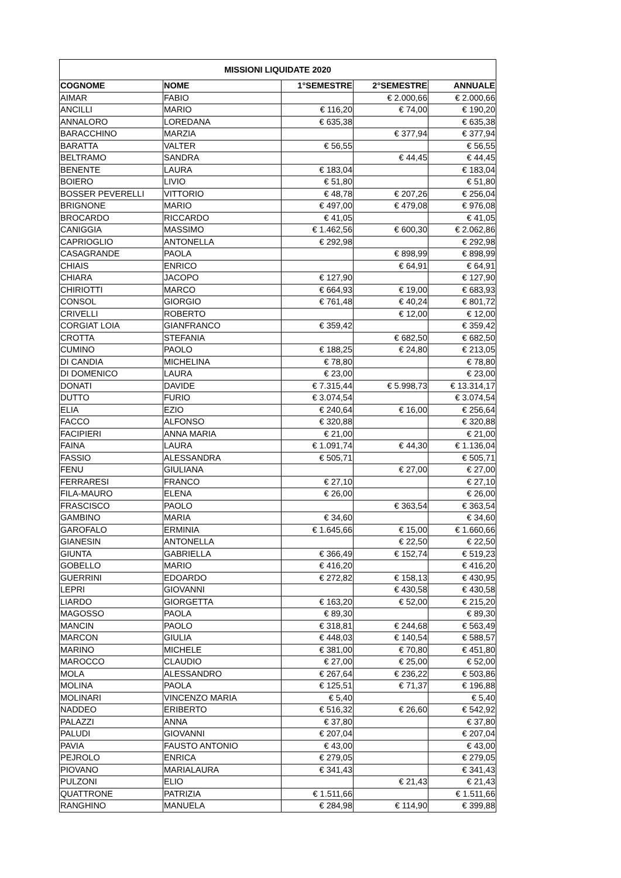| MISSIONI LIQUIDATE 2020 | | | | |
| --- | --- | --- | --- | --- |
| COGNOME | NOME | 1°SEMESTRE | 2°SEMESTRE | ANNUALE |
| AIMAR | FABIO | | € 2.000,66 | € 2.000,66 |
| ANCILLI | MARIO | € 116,20 | € 74,00 | € 190,20 |
| ANNALORO | LOREDANA | € 635,38 | | € 635,38 |
| BARACCHINO | MARZIA | | € 377,94 | € 377,94 |
| BARATTA | VALTER | € 56,55 | | € 56,55 |
| BELTRAMO | SANDRA | | € 44,45 | € 44,45 |
| BENENTE | LAURA | € 183,04 | | € 183,04 |
| BOIERO | LIVIO | € 51,80 | | € 51,80 |
| BOSSER PEVERELLI | VITTORIO | € 48,78 | € 207,26 | € 256,04 |
| BRIGNONE | MARIO | € 497,00 | € 479,08 | € 976,08 |
| BROCARDO | RICCARDO | € 41,05 | | € 41,05 |
| CANIGGIA | MASSIMO | € 1.462,56 | € 600,30 | € 2.062,86 |
| CAPRIOGLIO | ANTONELLA | € 292,98 | | € 292,98 |
| CASAGRANDE | PAOLA | | € 898,99 | € 898,99 |
| CHIAIS | ENRICO | | € 64,91 | € 64,91 |
| CHIARA | JACOPO | € 127,90 | | € 127,90 |
| CHIRIOTTI | MARCO | € 664,93 | € 19,00 | € 683,93 |
| CONSOL | GIORGIO | € 761,48 | € 40,24 | € 801,72 |
| CRIVELLI | ROBERTO | | € 12,00 | € 12,00 |
| CORGIAT LOIA | GIANFRANCO | € 359,42 | | € 359,42 |
| CROTTA | STEFANIA | | € 682,50 | € 682,50 |
| CUMINO | PAOLO | € 188,25 | € 24,80 | € 213,05 |
| DI CANDIA | MICHELINA | € 78,80 | | € 78,80 |
| DI DOMENICO | LAURA | € 23,00 | | € 23,00 |
| DONATI | DAVIDE | € 7.315,44 | € 5.998,73 | € 13.314,17 |
| DUTTO | FURIO | € 3.074,54 | | € 3.074,54 |
| ELIA | EZIO | € 240,64 | € 16,00 | € 256,64 |
| FACCO | ALFONSO | € 320,88 | | € 320,88 |
| FACIPIERI | ANNA MARIA | € 21,00 | | € 21,00 |
| FAINA | LAURA | € 1.091,74 | € 44,30 | € 1.136,04 |
| FASSIO | ALESSANDRA | € 505,71 | | € 505,71 |
| FENU | GIULIANA | | € 27,00 | € 27,00 |
| FERRARESI | FRANCO | € 27,10 | | € 27,10 |
| FILA-MAURO | ELENA | € 26,00 | | € 26,00 |
| FRASCISCO | PAOLO | | € 363,54 | € 363,54 |
| GAMBINO | MARIA | € 34,60 | | € 34,60 |
| GAROFALO | ERMINIA | € 1.645,66 | € 15,00 | € 1.660,66 |
| GIANESIN | ANTONELLA | | € 22,50 | € 22,50 |
| GIUNTA | GABRIELLA | € 366,49 | € 152,74 | € 519,23 |
| GOBELLO | MARIO | € 416,20 | | € 416,20 |
| GUERRINI | EDOARDO | € 272,82 | € 158,13 | € 430,95 |
| LEPRI | GIOVANNI | | € 430,58 | € 430,58 |
| LIARDO | GIORGETTA | € 163,20 | € 52,00 | € 215,20 |
| MAGOSSO | PAOLA | € 89,30 | | € 89,30 |
| MANCIN | PAOLO | € 318,81 | € 244,68 | € 563,49 |
| MARCON | GIULIA | € 448,03 | € 140,54 | € 588,57 |
| MARINO | MICHELE | € 381,00 | € 70,80 | € 451,80 |
| MAROCCO | CLAUDIO | € 27,00 | € 25,00 | € 52,00 |
| MOLA | ALESSANDRO | € 267,64 | € 236,22 | € 503,86 |
| MOLINA | PAOLA | € 125,51 | € 71,37 | € 196,88 |
| MOLINARI | VINCENZO MARIA | € 5,40 | | € 5,40 |
| NADDEO | ERIBERTO | € 516,32 | € 26,60 | € 542,92 |
| PALAZZI | ANNA | € 37,80 | | € 37,80 |
| PALUDI | GIOVANNI | € 207,04 | | € 207,04 |
| PAVIA | FAUSTO ANTONIO | € 43,00 | | € 43,00 |
| PEJROLO | ENRICA | € 279,05 | | € 279,05 |
| PIOVANO | MARIALAURA | € 341,43 | | € 341,43 |
| PULZONI | ELIO | | € 21,43 | € 21,43 |
| QUATTRONE | PATRIZIA | € 1.511,66 | | € 1.511,66 |
| RANGHINO | MANUELA | € 284,98 | € 114,90 | € 399,88 |